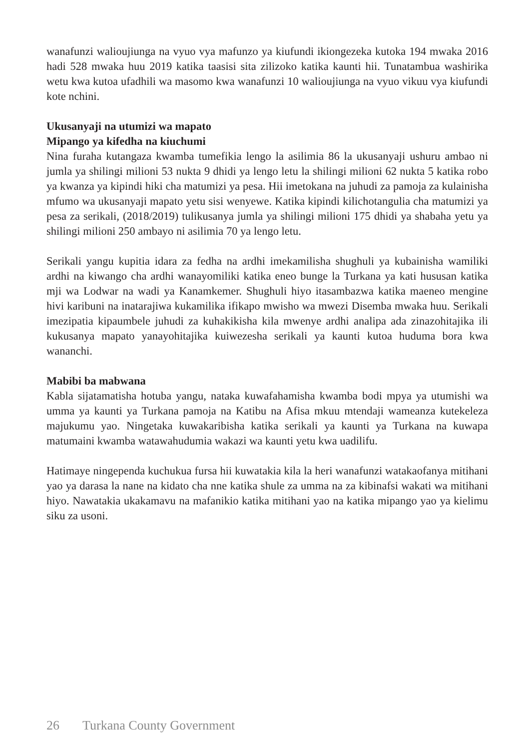wanafunzi walioujiunga na vyuo vya mafunzo ya kiufundi ikiongezeka kutoka 194 mwaka 2016 hadi 528 mwaka huu 2019 katika taasisi sita zilizoko katika kaunti hii. Tunatambua washirika wetu kwa kutoa ufadhili wa masomo kwa wanafunzi 10 walioujiunga na vyuo vikuu vya kiufundi kote nchini.
Ukusanyaji na utumizi wa mapato
Mipango ya kifedha na kiuchumi
Nina furaha kutangaza kwamba tumefikia lengo la asilimia 86 la ukusanyaji ushuru ambao ni jumla ya shilingi milioni 53 nukta 9 dhidi ya lengo letu la shilingi milioni 62 nukta 5 katika robo ya kwanza ya kipindi hiki cha matumizi ya pesa. Hii imetokana na juhudi za pamoja za kulainisha mfumo wa ukusanyaji mapato yetu sisi wenyewe. Katika kipindi kilichotangulia cha matumizi ya pesa za serikali, (2018/2019) tulikusanya jumla ya shilingi milioni 175 dhidi ya shabaha yetu ya shilingi milioni 250 ambayo ni asilimia 70 ya lengo letu.
Serikali yangu kupitia idara za fedha na ardhi imekamilisha shughuli ya kubainisha wamiliki ardhi na kiwango cha ardhi wanayomiliki katika eneo bunge la Turkana ya kati hususan katika mji wa Lodwar na wadi ya Kanamkemer. Shughuli hiyo itasambazwa katika maeneo mengine hivi karibuni na inatarajiwa kukamilika ifikapo mwisho wa mwezi Disemba mwaka huu. Serikali imezipatia kipaumbele juhudi za kuhakikisha kila mwenye ardhi analipa ada zinazohitajika ili kukusanya mapato yanayohitajika kuiwezesha serikali ya kaunti kutoa huduma bora kwa wananchi.
Mabibi ba mabwana
Kabla sijatamatisha hotuba yangu, nataka kuwafahamisha kwamba bodi mpya ya utumishi wa umma ya kaunti ya Turkana pamoja na Katibu na Afisa mkuu mtendaji wameanza kutekeleza majukumu yao. Ningetaka kuwakaribisha katika serikali ya kaunti ya Turkana na kuwapa matumaini kwamba watawahudumia wakazi wa kaunti yetu kwa uadilifu.
Hatimaye ningependa kuchukua fursa hii kuwatakia kila la heri wanafunzi watakaofanya mitihani yao ya darasa la nane na kidato cha nne katika shule za umma na za kibinafsi wakati wa mitihani hiyo. Nawatakia ukakamavu na mafanikio katika mitihani yao na katika mipango yao ya kielimu siku za usoni.
26 Turkana County Government